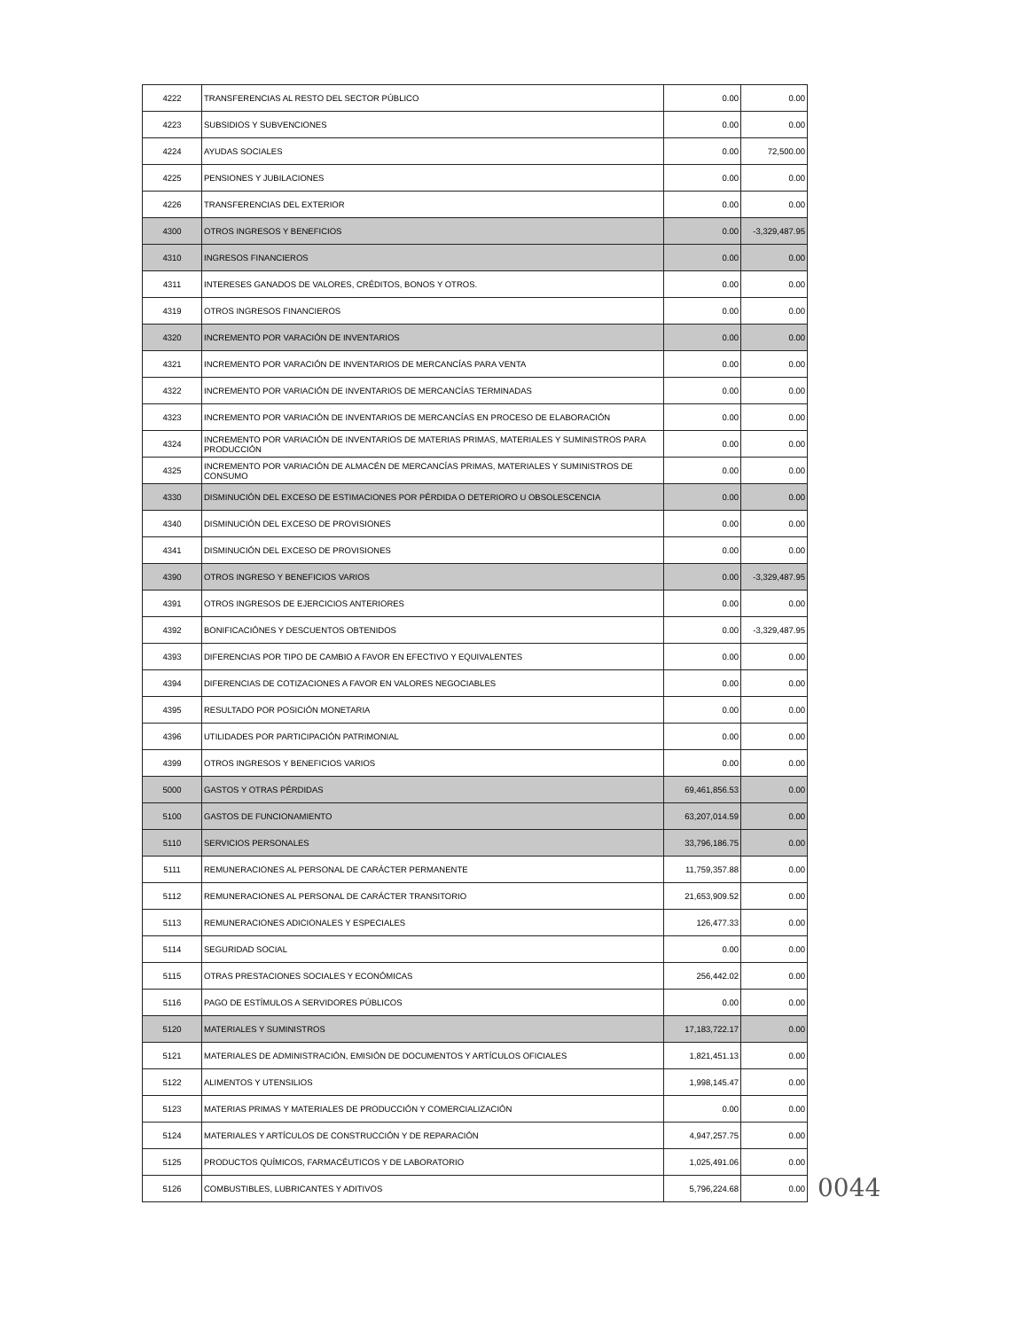| 4222 | TRANSFERENCIAS AL RESTO DEL SECTOR PÚBLICO | 0.00 | 0.00 |
| 4223 | SUBSIDIOS Y SUBVENCIONES | 0.00 | 0.00 |
| 4224 | AYUDAS SOCIALES | 0.00 | 72,500.00 |
| 4225 | PENSIONES Y JUBILACIONES | 0.00 | 0.00 |
| 4226 | TRANSFERENCIAS DEL EXTERIOR | 0.00 | 0.00 |
| 4300 | OTROS INGRESOS Y BENEFICIOS | 0.00 | -3,329,487.95 |
| 4310 | INGRESOS FINANCIEROS | 0.00 | 0.00 |
| 4311 | INTERESES GANADOS DE VALORES, CRÉDITOS, BONOS Y OTROS. | 0.00 | 0.00 |
| 4319 | OTROS INGRESOS FINANCIEROS | 0.00 | 0.00 |
| 4320 | INCREMENTO POR VARACIÓN DE INVENTARIOS | 0.00 | 0.00 |
| 4321 | INCREMENTO POR VARACIÓN DE INVENTARIOS DE MERCANCÍAS PARA VENTA | 0.00 | 0.00 |
| 4322 | INCREMENTO POR VARIACIÓN DE INVENTARIOS DE MERCANCÍAS TERMINADAS | 0.00 | 0.00 |
| 4323 | INCREMENTO POR VARIACIÓN DE INVENTARIOS DE MERCANCÍAS EN PROCESO DE ELABORACIÓN | 0.00 | 0.00 |
| 4324 | INCREMENTO POR VARIACIÓN DE INVENTARIOS DE MATERIAS PRIMAS, MATERIALES Y SUMINISTROS PARA PRODUCCIÓN | 0.00 | 0.00 |
| 4325 | INCREMENTO POR VARIACIÓN DE ALMACÉN DE MERCANCÍAS PRIMAS, MATERIALES Y SUMINISTROS DE CONSUMO | 0.00 | 0.00 |
| 4330 | DISMINUCIÓN DEL EXCESO DE ESTIMACIONES POR PÉRDIDA O DETERIORO U OBSOLESCENCIA | 0.00 | 0.00 |
| 4340 | DISMINUCIÓN DEL EXCESO DE PROVISIONES | 0.00 | 0.00 |
| 4341 | DISMINUCIÓN DEL EXCESO DE PROVISIONES | 0.00 | 0.00 |
| 4390 | OTROS INGRESO Y BENEFICIOS VARIOS | 0.00 | -3,329,487.95 |
| 4391 | OTROS INGRESOS DE EJERCICIOS ANTERIORES | 0.00 | 0.00 |
| 4392 | BONIFICACIÓNES Y DESCUENTOS OBTENIDOS | 0.00 | -3,329,487.95 |
| 4393 | DIFERENCIAS POR TIPO DE CAMBIO A FAVOR EN EFECTIVO Y EQUIVALENTES | 0.00 | 0.00 |
| 4394 | DIFERENCIAS DE COTIZACIONES A FAVOR EN VALORES NEGOCIABLES | 0.00 | 0.00 |
| 4395 | RESULTADO POR POSICIÓN MONETARIA | 0.00 | 0.00 |
| 4396 | UTILIDADES POR PARTICIPACIÓN PATRIMONIAL | 0.00 | 0.00 |
| 4399 | OTROS INGRESOS Y BENEFICIOS VARIOS | 0.00 | 0.00 |
| 5000 | GASTOS Y OTRAS PÉRDIDAS | 69,461,856.53 | 0.00 |
| 5100 | GASTOS DE FUNCIONAMIENTO | 63,207,014.59 | 0.00 |
| 5110 | SERVICIOS PERSONALES | 33,796,186.75 | 0.00 |
| 5111 | REMUNERACIONES AL PERSONAL DE CARÁCTER PERMANENTE | 11,759,357.88 | 0.00 |
| 5112 | REMUNERACIONES AL PERSONAL DE CARÁCTER TRANSITORIO | 21,653,909.52 | 0.00 |
| 5113 | REMUNERACIONES ADICIONALES Y ESPECIALES | 126,477.33 | 0.00 |
| 5114 | SEGURIDAD SOCIAL | 0.00 | 0.00 |
| 5115 | OTRAS PRESTACIONES SOCIALES Y ECONÓMICAS | 256,442.02 | 0.00 |
| 5116 | PAGO DE ESTÍMULOS A SERVIDORES PÚBLICOS | 0.00 | 0.00 |
| 5120 | MATERIALES Y SUMINISTROS | 17,183,722.17 | 0.00 |
| 5121 | MATERIALES DE ADMINISTRACIÓN, EMISIÓN DE DOCUMENTOS Y ARTÍCULOS OFICIALES | 1,821,451.13 | 0.00 |
| 5122 | ALIMENTOS Y UTENSILIOS | 1,998,145.47 | 0.00 |
| 5123 | MATERIAS PRIMAS Y MATERIALES DE PRODUCCIÓN Y COMERCIALIZACIÓN | 0.00 | 0.00 |
| 5124 | MATERIALES Y ARTÍCULOS DE CONSTRUCCIÓN Y DE REPARACIÓN | 4,947,257.75 | 0.00 |
| 5125 | PRODUCTOS QUÍMICOS, FARMACÉUTICOS Y DE LABORATORIO | 1,025,491.06 | 0.00 |
| 5126 | COMBUSTIBLES, LUBRICANTES Y ADITIVOS | 5,796,224.68 | 0.00 |
0044